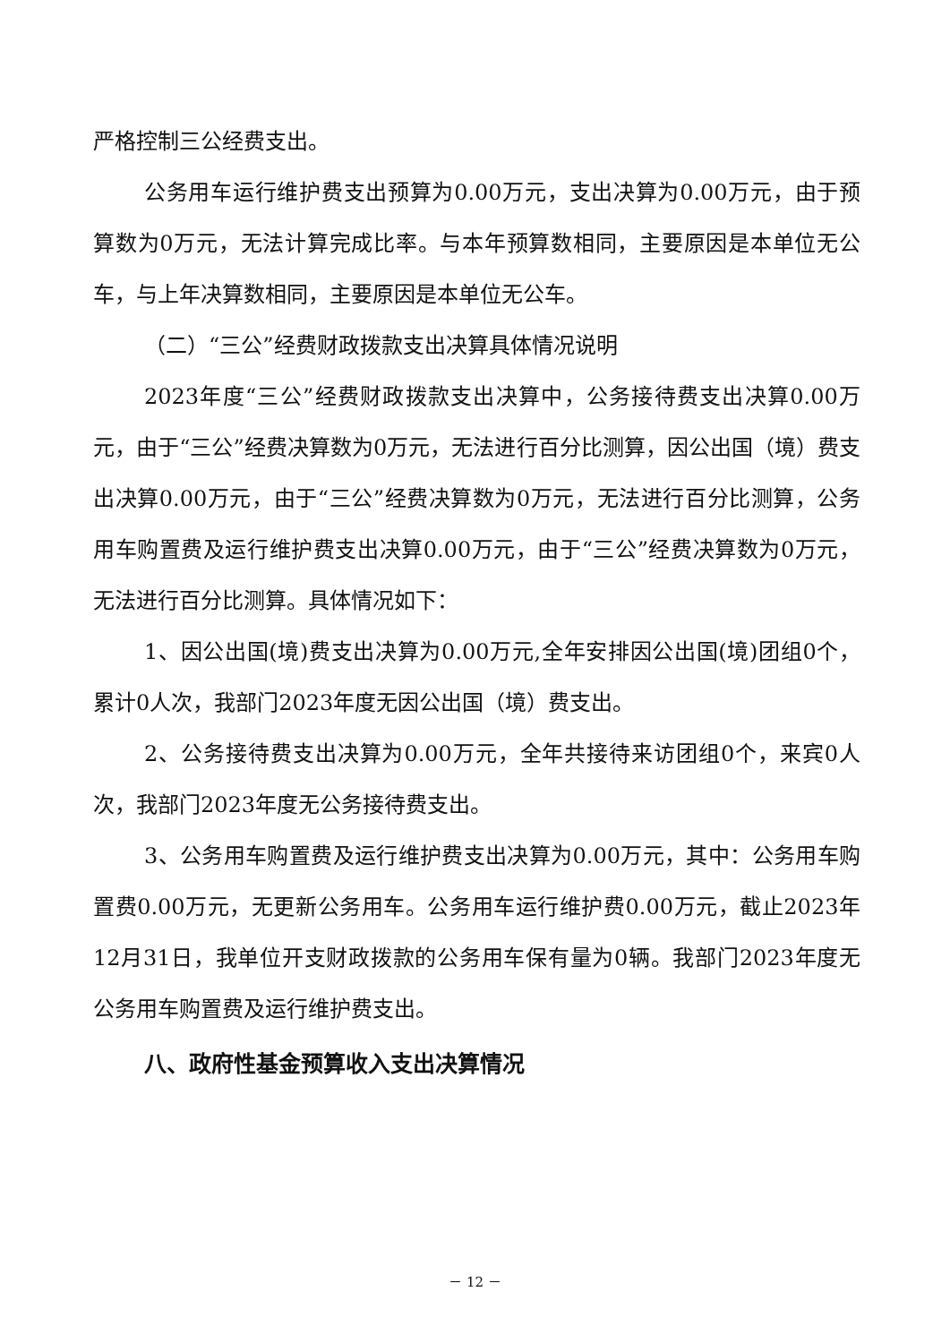严格控制三公经费支出。
公务用车运行维护费支出预算为0.00万元，支出决算为0.00万元，由于预算数为0万元，无法计算完成比率。与本年预算数相同，主要原因是本单位无公车，与上年决算数相同，主要原因是本单位无公车。
（二）“三公”经费财政拨款支出决算具体情况说明
2023年度“三公”经费财政拨款支出决算中，公务接待费支出决算0.00万元，由于“三公”经费决算数为0万元，无法进行百分比测算，因公出国（境）费支出决算0.00万元，由于“三公”经费决算数为0万元，无法进行百分比测算，公务用车购置费及运行维护费支出决算0.00万元，由于“三公”经费决算数为0万元，无法进行百分比测算。具体情况如下：
1、因公出国(境)费支出决算为0.00万元,全年安排因公出国(境)团组0个，累计0人次，我部门2023年度无因公出国（境）费支出。
2、公务接待费支出决算为0.00万元，全年共接待来访团组0个，来宾0人次，我部门2023年度无公务接待费支出。
3、公务用车购置费及运行维护费支出决算为0.00万元，其中：公务用车购置费0.00万元，无更新公务用车。公务用车运行维护费0.00万元，截止2023年12月31日，我单位开支财政拨款的公务用车保有量为0辆。我部门2023年度无公务用车购置费及运行维护费支出。
八、政府性基金预算收入支出决算情况
－ 12 －